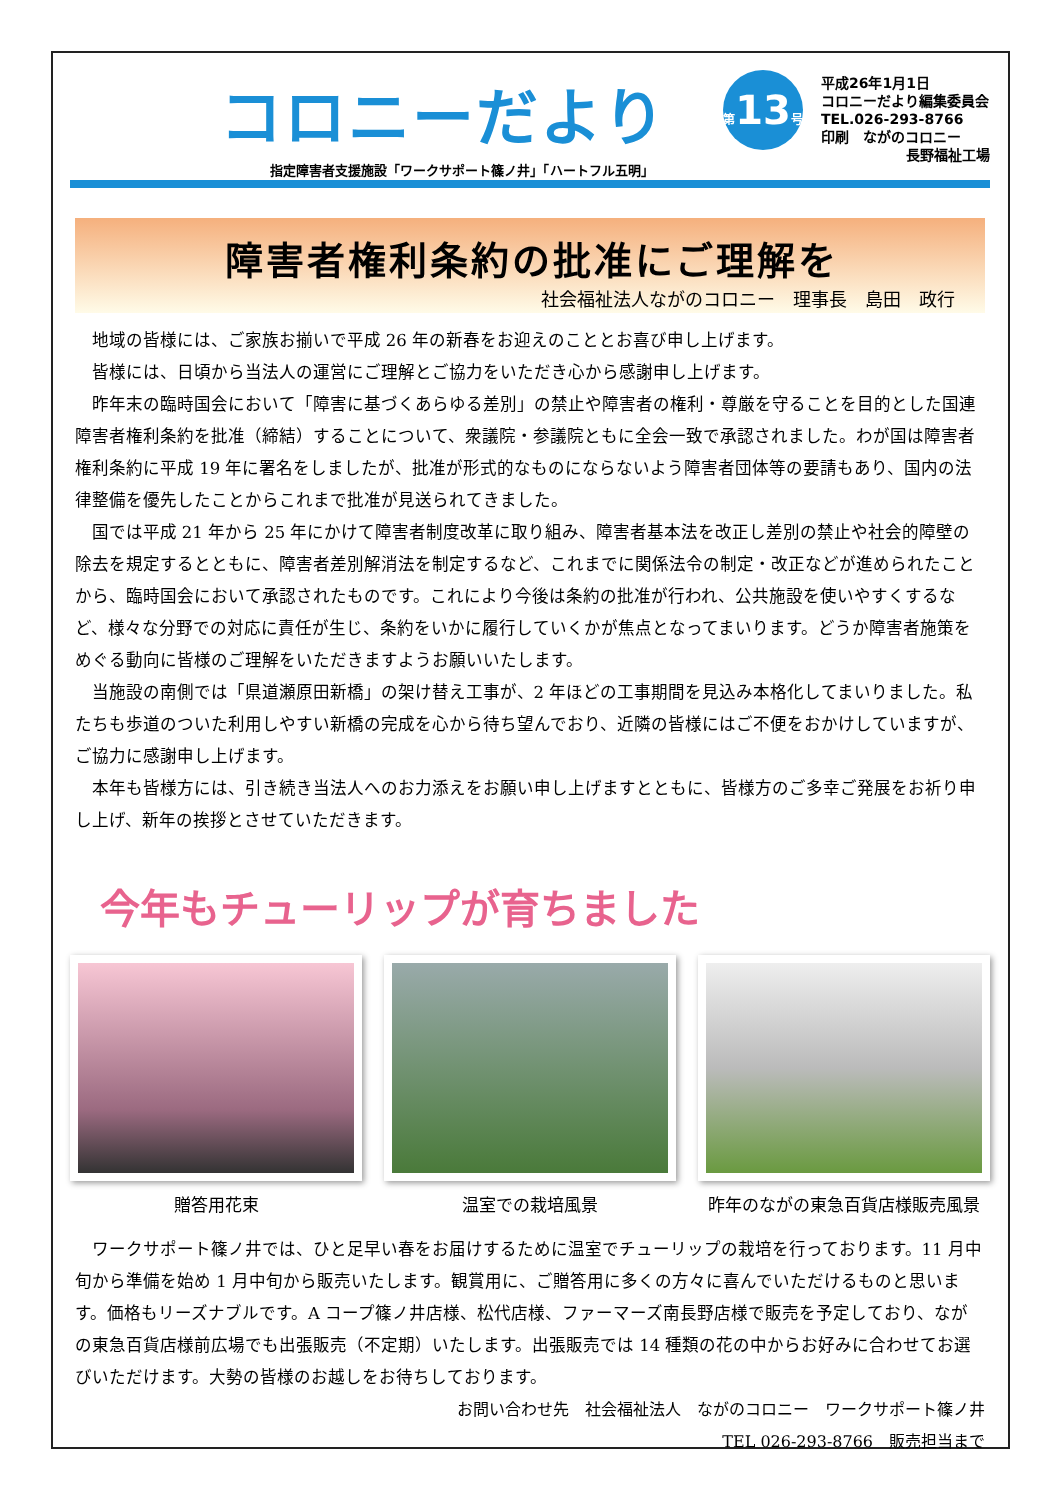コロニーだより
指定障害者支援施設「ワークサポート篠ノ井」「ハートフル五明」
第13号
平成26年1月1日
コロニーだより編集委員会
TEL.026-293-8766
印刷　ながのコロニー
長野福祉工場
障害者権利条約の批准にご理解を
社会福祉法人ながのコロニー　理事長　島田　政行
地域の皆様には、ご家族お揃いで平成 26 年の新春をお迎えのこととお喜び申し上げます。
皆様には、日頃から当法人の運営にご理解とご協力をいただき心から感謝申し上げます。
昨年末の臨時国会において「障害に基づくあらゆる差別」の禁止や障害者の権利・尊厳を守ることを目的とした国連障害者権利条約を批准（締結）することについて、衆議院・参議院ともに全会一致で承認されました。わが国は障害者権利条約に平成 19 年に署名をしましたが、批准が形式的なものにならないよう障害者団体等の要請もあり、国内の法律整備を優先したことからこれまで批准が見送られてきました。
国では平成 21 年から 25 年にかけて障害者制度改革に取り組み、障害者基本法を改正し差別の禁止や社会的障壁の除去を規定するとともに、障害者差別解消法を制定するなど、これまでに関係法令の制定・改正などが進められたことから、臨時国会において承認されたものです。これにより今後は条約の批准が行われ、公共施設を使いやすくするなど、様々な分野での対応に責任が生じ、条約をいかに履行していくかが焦点となってまいります。どうか障害者施策をめぐる動向に皆様のご理解をいただきますようお願いいたします。
当施設の南側では「県道瀬原田新橋」の架け替え工事が、2 年ほどの工事期間を見込み本格化してまいりました。私たちも歩道のついた利用しやすい新橋の完成を心から待ち望んでおり、近隣の皆様にはご不便をおかけしていますが、ご協力に感謝申し上げます。
本年も皆様方には、引き続き当法人へのお力添えをお願い申し上げますとともに、皆様方のご多幸ご発展をお祈り申し上げ、新年の挨拶とさせていただきます。
今年もチューリップが育ちました
贈答用花束 温室での栽培風景 昨年のながの東急百貨店様販売風景
ワークサポート篠ノ井では、ひと足早い春をお届けするために温室でチューリップの栽培を行っております。11 月中旬から準備を始め 1 月中旬から販売いたします。観賞用に、ご贈答用に多くの方々に喜んでいただけるものと思います。価格もリーズナブルです。A コープ篠ノ井店様、松代店様、ファーマーズ南長野店様で販売を予定しており、ながの東急百貨店様前広場でも出張販売（不定期）いたします。出張販売では 14 種類の花の中からお好みに合わせてお選びいただけます。大勢の皆様のお越しをお待ちしております。
お問い合わせ先　社会福祉法人　ながのコロニー　ワークサポート篠ノ井
TEL 026-293-8766　販売担当まで